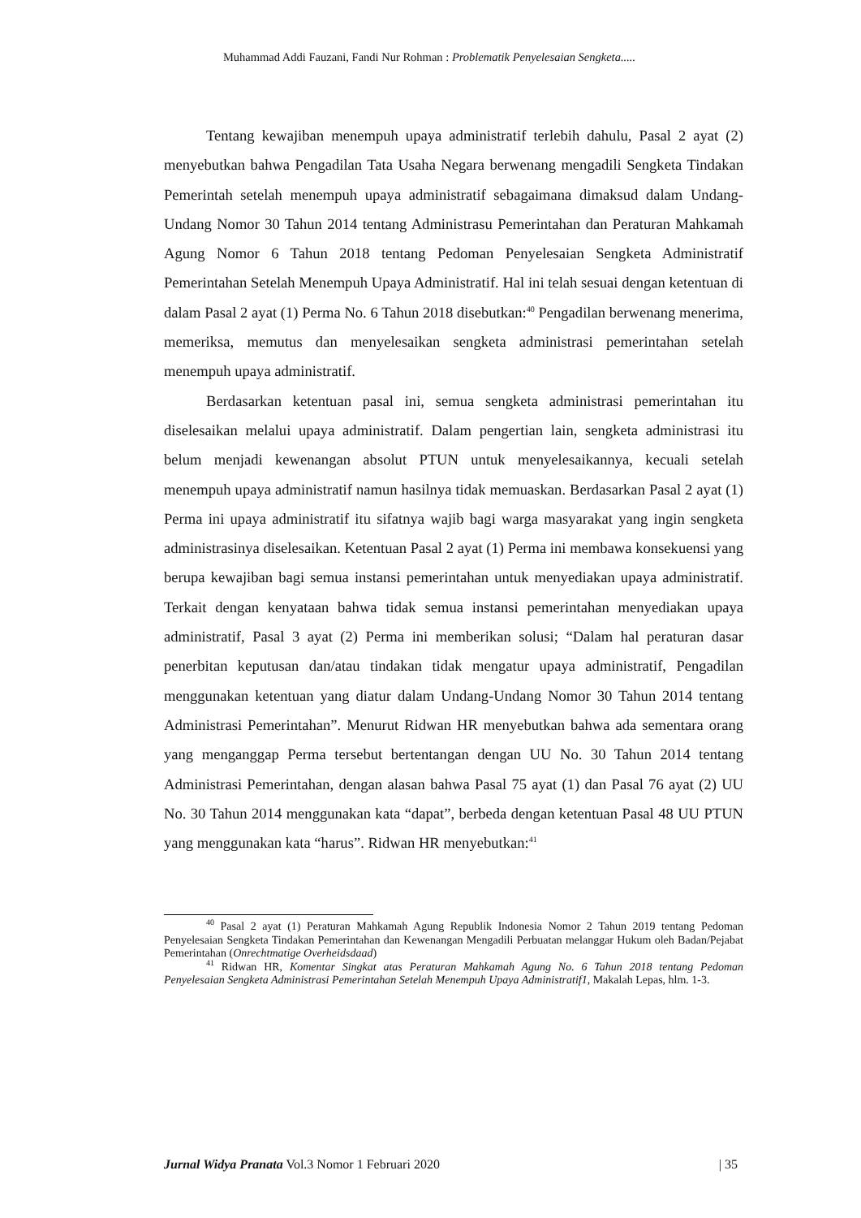Muhammad Addi Fauzani, Fandi Nur Rohman : Problematik Penyelesaian Sengketa.....
Tentang kewajiban menempuh upaya administratif terlebih dahulu, Pasal 2 ayat (2) menyebutkan bahwa Pengadilan Tata Usaha Negara berwenang mengadili Sengketa Tindakan Pemerintah setelah menempuh upaya administratif sebagaimana dimaksud dalam Undang-Undang Nomor 30 Tahun 2014 tentang Administrasu Pemerintahan dan Peraturan Mahkamah Agung Nomor 6 Tahun 2018 tentang Pedoman Penyelesaian Sengketa Administratif Pemerintahan Setelah Menempuh Upaya Administratif. Hal ini telah sesuai dengan ketentuan di dalam Pasal 2 ayat (1) Perma No. 6 Tahun 2018 disebutkan:<sup>40</sup> Pengadilan berwenang menerima, memeriksa, memutus dan menyelesaikan sengketa administrasi pemerintahan setelah menempuh upaya administratif.
Berdasarkan ketentuan pasal ini, semua sengketa administrasi pemerintahan itu diselesaikan melalui upaya administratif. Dalam pengertian lain, sengketa administrasi itu belum menjadi kewenangan absolut PTUN untuk menyelesaikannya, kecuali setelah menempuh upaya administratif namun hasilnya tidak memuaskan. Berdasarkan Pasal 2 ayat (1) Perma ini upaya administratif itu sifatnya wajib bagi warga masyarakat yang ingin sengketa administrasinya diselesaikan. Ketentuan Pasal 2 ayat (1) Perma ini membawa konsekuensi yang berupa kewajiban bagi semua instansi pemerintahan untuk menyediakan upaya administratif. Terkait dengan kenyataan bahwa tidak semua instansi pemerintahan menyediakan upaya administratif, Pasal 3 ayat (2) Perma ini memberikan solusi; “Dalam hal peraturan dasar penerbitan keputusan dan/atau tindakan tidak mengatur upaya administratif, Pengadilan menggunakan ketentuan yang diatur dalam Undang-Undang Nomor 30 Tahun 2014 tentang Administrasi Pemerintahan”. Menurut Ridwan HR menyebutkan bahwa ada sementara orang yang menganggap Perma tersebut bertentangan dengan UU No. 30 Tahun 2014 tentang Administrasi Pemerintahan, dengan alasan bahwa Pasal 75 ayat (1) dan Pasal 76 ayat (2) UU No. 30 Tahun 2014 menggunakan kata “dapat”, berbeda dengan ketentuan Pasal 48 UU PTUN yang menggunakan kata “harus”. Ridwan HR menyebutkan:<sup>41</sup>
<sup>40</sup> Pasal 2 ayat (1) Peraturan Mahkamah Agung Republik Indonesia Nomor 2 Tahun 2019 tentang Pedoman Penyelesaian Sengketa Tindakan Pemerintahan dan Kewenangan Mengadili Perbuatan melanggar Hukum oleh Badan/Pejabat Pemerintahan (Onrechtmatige Overheidsdaad)
<sup>41</sup> Ridwan HR, Komentar Singkat atas Peraturan Mahkamah Agung No. 6 Tahun 2018 tentang Pedoman Penyelesaian Sengketa Administrasi Pemerintahan Setelah Menempuh Upaya Administratif1, Makalah Lepas, hlm. 1-3.
Jurnal Widya Pranata Vol.3 Nomor 1 Februari 2020 | 35